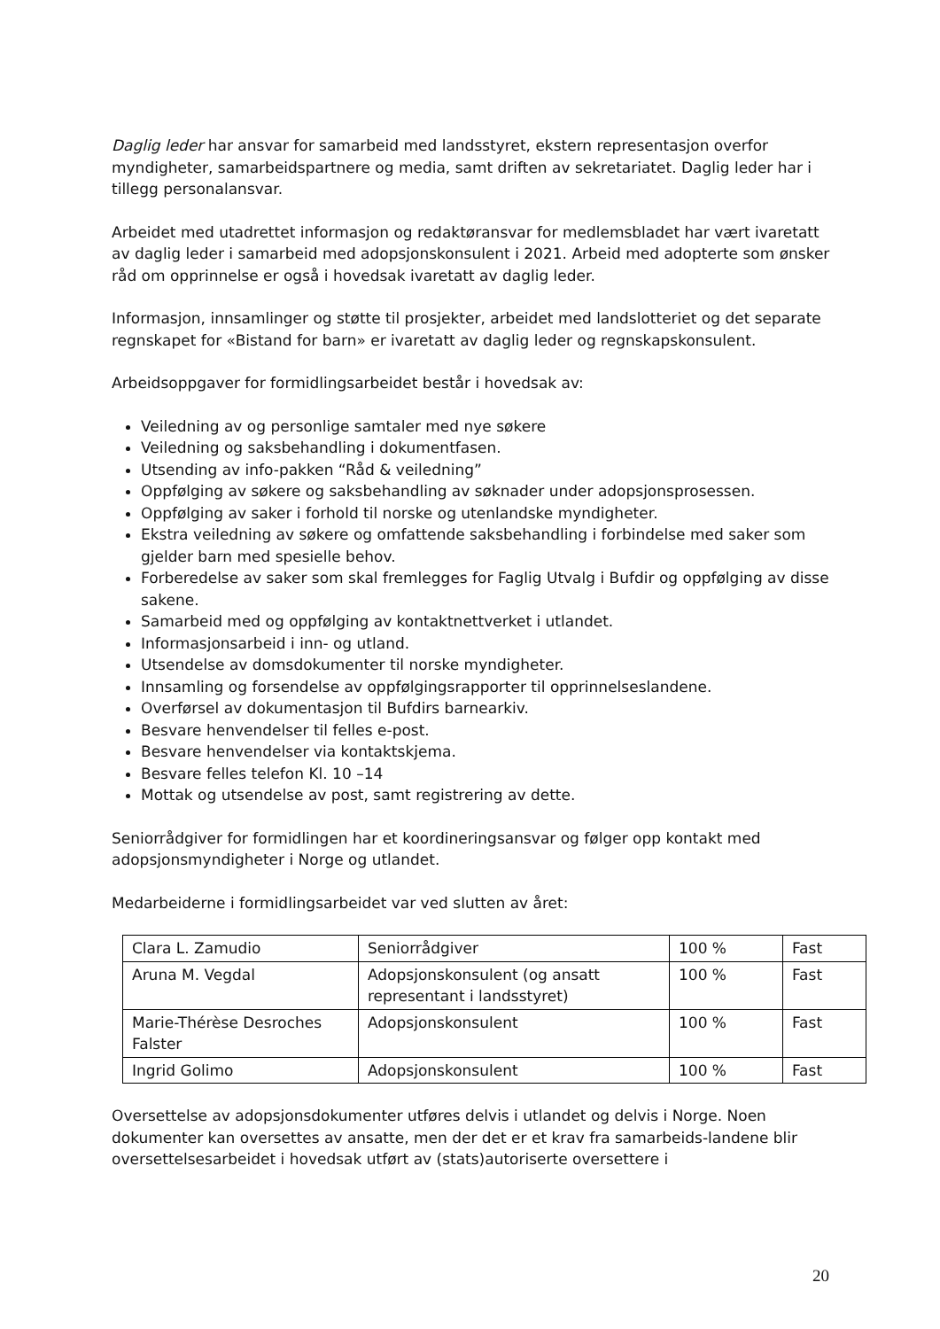Daglig leder har ansvar for samarbeid med landsstyret, ekstern representasjon overfor myndigheter, samarbeidspartnere og media, samt driften av sekretariatet. Daglig leder har i tillegg personalansvar.
Arbeidet med utadrettet informasjon og redaktøransvar for medlemsbladet har vært ivaretatt av daglig leder i samarbeid med adopsjonskonsulent i 2021. Arbeid med adopterte som ønsker råd om opprinnelse er også i hovedsak ivaretatt av daglig leder.
Informasjon, innsamlinger og støtte til prosjekter, arbeidet med landslotteriet og det separate regnskapet for «Bistand for barn» er ivaretatt av daglig leder og regnskapskonsulent.
Arbeidsoppgaver for formidlingsarbeidet består i hovedsak av:
Veiledning av og personlige samtaler med nye søkere
Veiledning og saksbehandling i dokumentfasen.
Utsending av info-pakken “Råd & veiledning”
Oppfølging av søkere og saksbehandling av søknader under adopsjonsprosessen.
Oppfølging av saker i forhold til norske og utenlandske myndigheter.
Ekstra veiledning av søkere og omfattende saksbehandling i forbindelse med saker som gjelder barn med spesielle behov.
Forberedelse av saker som skal fremlegges for Faglig Utvalg i Bufdir og oppfølging av disse sakene.
Samarbeid med og oppfølging av kontaktnettverket i utlandet.
Informasjonsarbeid i inn- og utland.
Utsendelse av domsdokumenter til norske myndigheter.
Innsamling og forsendelse av oppfølgingsrapporter til opprinnelseslandene.
Overførsel av dokumentasjon til Bufdirs barnearkiv.
Besvare henvendelser til felles e-post.
Besvare henvendelser via kontaktskjema.
Besvare felles telefon Kl. 10 –14
Mottak og utsendelse av post, samt registrering av dette.
Seniorrådgiver for formidlingen har et koordineringsansvar og følger opp kontakt med adopsjonsmyndigheter i Norge og utlandet.
Medarbeiderne i formidlingsarbeidet var ved slutten av året:
| Clara L. Zamudio | Seniorrådgiver | 100 % | Fast |
| Aruna M. Vegdal | Adopsjonskonsulent (og ansatt representant i landsstyret) | 100 % | Fast |
| Marie-Thérèse Desroches Falster | Adopsjonskonsulent | 100 % | Fast |
| Ingrid Golimo | Adopsjonskonsulent | 100 % | Fast |
Oversettelse av adopsjonsdokumenter utføres delvis i utlandet og delvis i Norge. Noen dokumenter kan oversettes av ansatte, men der det er et krav fra samarbeids-landene blir oversettelsesarbeidet i hovedsak utført av (stats)autoriserte oversettere i
20